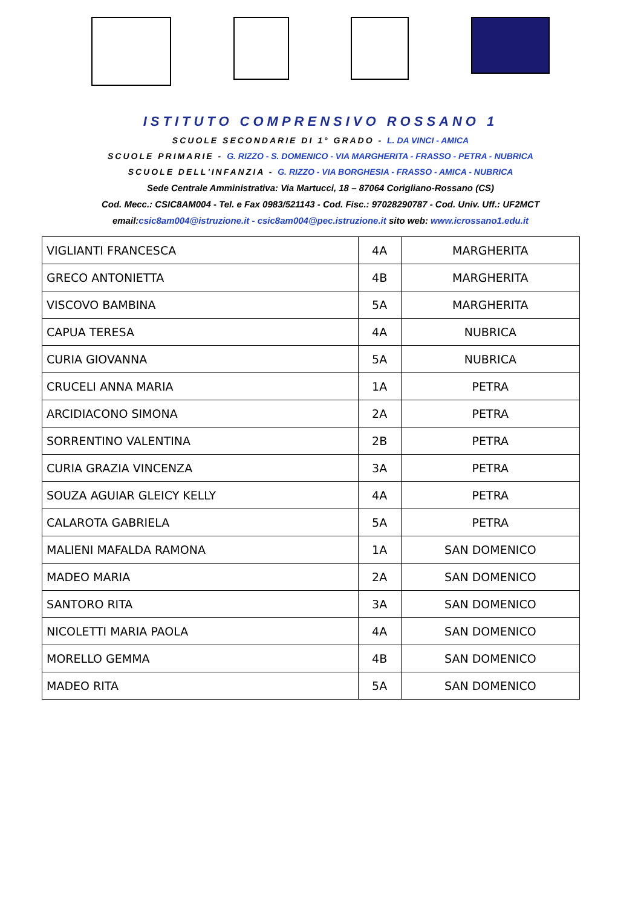ISTITUTO COMPRENSIVO ROSSANO 1
SCUOLE SECONDARIE DI 1° GRADO - L. DA VINCI - AMICA
SCUOLE PRIMARIE - G. RIZZO - S. DOMENICO - VIA MARGHERITA - FRASSO - PETRA - NUBRICA
SCUOLE DELL'INFANZIA - G. RIZZO - VIA BORGHESIA - FRASSO - AMICA - NUBRICA
Sede Centrale Amministrativa: Via Martucci, 18 – 87064 Corigliano-Rossano (CS)
Cod. Mecc.: CSIC8AM004 - Tel. e Fax 0983/521143 - Cod. Fisc.: 97028290787 - Cod. Univ. Uff.: UF2MCT
email:csic8am004@istruzione.it - csic8am004@pec.istruzione.it sito web: www.icrossano1.edu.it
| VIGLIANTI FRANCESCA | 4A | MARGHERITA |
| GRECO ANTONIETTA | 4B | MARGHERITA |
| VISCOVO BAMBINA | 5A | MARGHERITA |
| CAPUA TERESA | 4A | NUBRICA |
| CURIA GIOVANNA | 5A | NUBRICA |
| CRUCELI ANNA MARIA | 1A | PETRA |
| ARCIDIACONO SIMONA | 2A | PETRA |
| SORRENTINO VALENTINA | 2B | PETRA |
| CURIA GRAZIA VINCENZA | 3A | PETRA |
| SOUZA AGUIAR GLEICY KELLY | 4A | PETRA |
| CALAROTA GABRIELA | 5A | PETRA |
| MALIENI MAFALDA RAMONA | 1A | SAN DOMENICO |
| MADEO MARIA | 2A | SAN DOMENICO |
| SANTORO RITA | 3A | SAN DOMENICO |
| NICOLETTI MARIA PAOLA | 4A | SAN DOMENICO |
| MORELLO GEMMA | 4B | SAN DOMENICO |
| MADEO RITA | 5A | SAN DOMENICO |